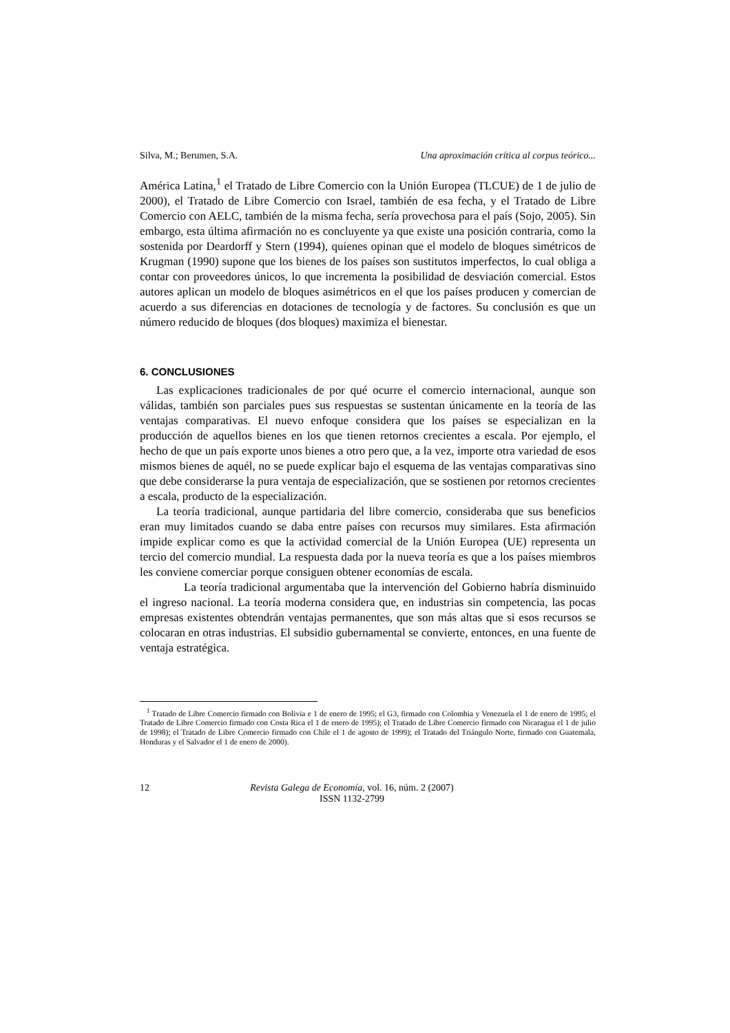Silva, M.; Berumen, S.A. Una aproximación crítica al corpus teórico...
América Latina,<sup>1</sup> el Tratado de Libre Comercio con la Unión Europea (TLCUE) de 1 de julio de 2000), el Tratado de Libre Comercio con Israel, también de esa fecha, y el Tratado de Libre Comercio con AELC, también de la misma fecha, sería provechosa para el país (Sojo, 2005). Sin embargo, esta última afirmación no es concluyente ya que existe una posición contraria, como la sostenida por Deardorff y Stern (1994), quienes opinan que el modelo de bloques simétricos de Krugman (1990) supone que los bienes de los países son sustitutos imperfectos, lo cual obliga a contar con proveedores únicos, lo que incrementa la posibilidad de desviación comercial. Estos autores aplican un modelo de bloques asimétricos en el que los países producen y comercian de acuerdo a sus diferencias en dotaciones de tecnología y de factores. Su conclusión es que un número reducido de bloques (dos bloques) maximiza el bienestar.
6. CONCLUSIONES
Las explicaciones tradicionales de por qué ocurre el comercio internacional, aunque son válidas, también son parciales pues sus respuestas se sustentan únicamente en la teoría de las ventajas comparativas. El nuevo enfoque considera que los países se especializan en la producción de aquellos bienes en los que tienen retornos crecientes a escala. Por ejemplo, el hecho de que un país exporte unos bienes a otro pero que, a la vez, importe otra variedad de esos mismos bienes de aquél, no se puede explicar bajo el esquema de las ventajas comparativas sino que debe considerarse la pura ventaja de especialización, que se sostienen por retornos crecientes a escala, producto de la especialización.
La teoría tradicional, aunque partidaria del libre comercio, consideraba que sus beneficios eran muy limitados cuando se daba entre países con recursos muy similares. Esta afirmación impide explicar como es que la actividad comercial de la Unión Europea (UE) representa un tercio del comercio mundial. La respuesta dada por la nueva teoría es que a los países miembros les conviene comerciar porque consiguen obtener economías de escala.
La teoría tradicional argumentaba que la intervención del Gobierno habría disminuido el ingreso nacional. La teoría moderna considera que, en industrias sin competencia, las pocas empresas existentes obtendrán ventajas permanentes, que son más altas que si esos recursos se colocaran en otras industrias. El subsidio gubernamental se convierte, entonces, en una fuente de ventaja estratégica.
<sup>1</sup> Tratado de Libre Comercio firmado con Bolivia e 1 de enero de 1995; el G3, firmado con Colombia y Venezuela el 1 de enero de 1995; el Tratado de Libre Comercio firmado con Costa Rica el 1 de enero de 1995); el Tratado de Libre Comercio firmado con Nicaragua el 1 de julio de 1998); el Tratado de Libre Comercio firmado con Chile el 1 de agosto de 1999); el Tratado del Triángulo Norte, firmado con Guatemala, Honduras y el Salvador el 1 de enero de 2000).
12 Revista Galega de Economía, vol. 16, núm. 2 (2007)
ISSN 1132-2799